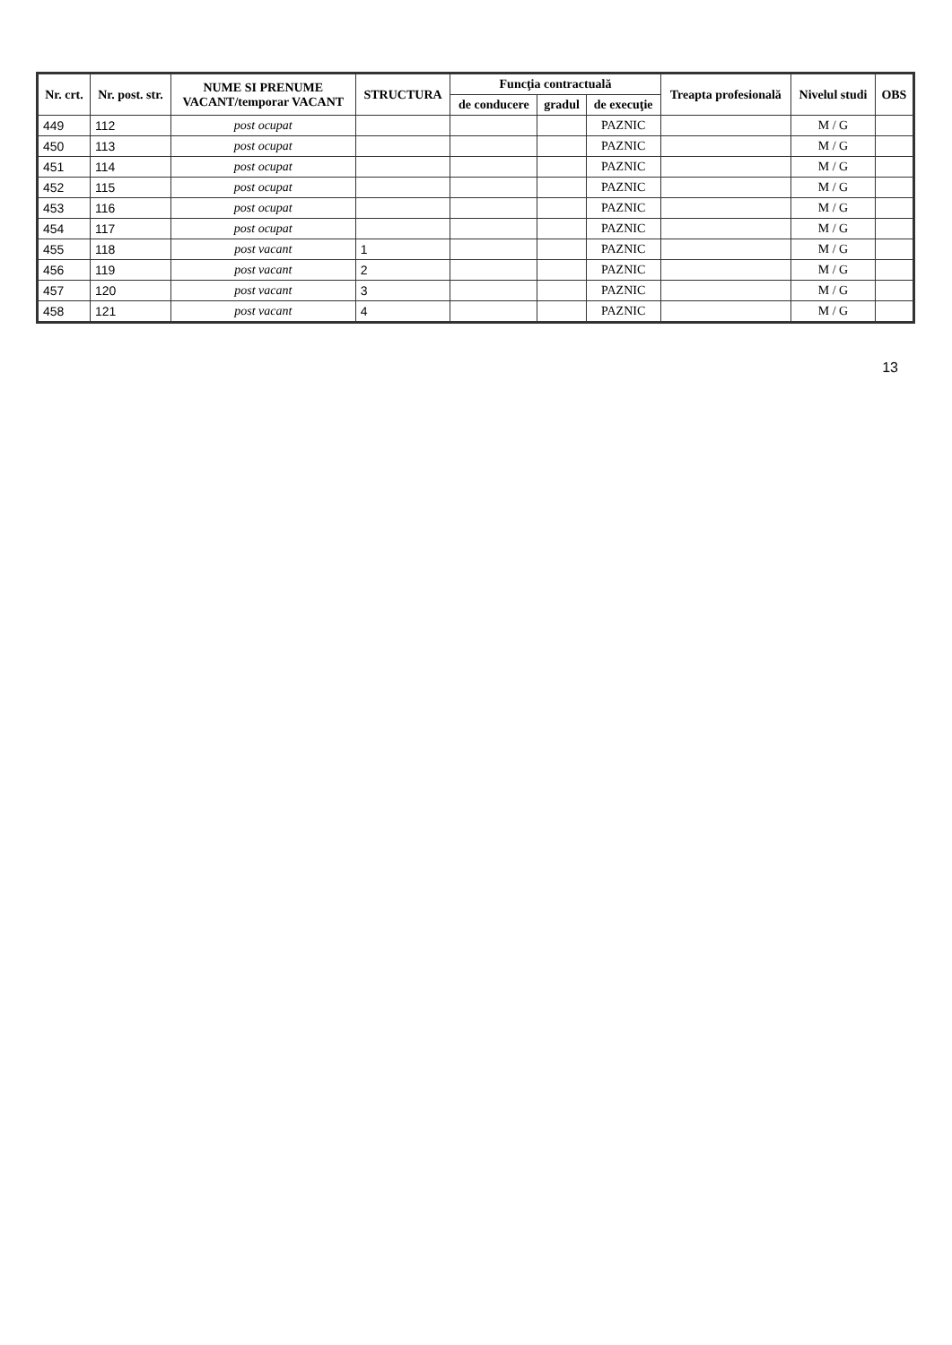| Nr. crt. | Nr. post. str. | NUME SI PRENUME VACANT/temporar VACANT | STRUCTURA | Funcţia contractuală | | | Treapta profesională | Nivelul studi | OBS |
| --- | --- | --- | --- | --- | --- | --- | --- | --- | --- |
| | | | | de conducere | gradul | de execuţie | | | |
| 449 | 112 | post ocupat | | | | PAZNIC | | M / G | |
| 450 | 113 | post ocupat | | | | PAZNIC | | M / G | |
| 451 | 114 | post ocupat | | | | PAZNIC | | M / G | |
| 452 | 115 | post ocupat | | | | PAZNIC | | M / G | |
| 453 | 116 | post ocupat | | | | PAZNIC | | M / G | |
| 454 | 117 | post ocupat | | | | PAZNIC | | M / G | |
| 455 | 118 | post vacant | 1 | | | PAZNIC | | M / G | |
| 456 | 119 | post vacant | 2 | | | PAZNIC | | M / G | |
| 457 | 120 | post vacant | 3 | | | PAZNIC | | M / G | |
| 458 | 121 | post vacant | 4 | | | PAZNIC | | M / G | |
13